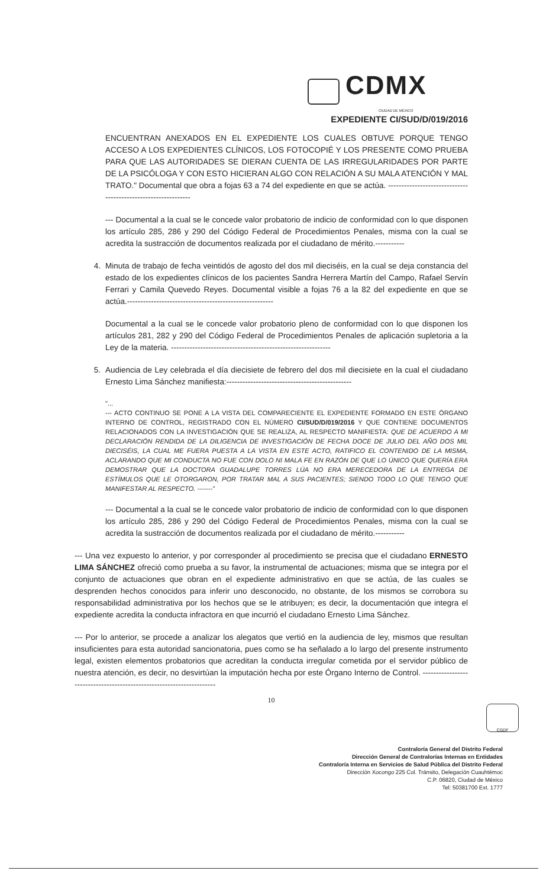CDMX
CIUDAD DE MÉXICO
EXPEDIENTE CI/SUD/D/019/2016
ENCUENTRAN ANEXADOS EN EL EXPEDIENTE LOS CUALES OBTUVE PORQUE TENGO ACCESO A LOS EXPEDIENTES CLÍNICOS, LOS FOTOCOPIÉ Y LOS PRESENTE COMO PRUEBA PARA QUE LAS AUTORIDADES SE DIERAN CUENTA DE LAS IRREGULARIDADES POR PARTE DE LA PSICÓLOGA Y CON ESTO HICIERAN ALGO CON RELACIÓN A SU MALA ATENCIÓN Y MAL TRATO." Documental que obra a fojas 63 a 74 del expediente en que se actúa. --------------------------------------------------------------
--- Documental a la cual se le concede valor probatorio de indicio de conformidad con lo que disponen los artículo 285, 286 y 290 del Código Federal de Procedimientos Penales, misma con la cual se acredita la sustracción de documentos realizada por el ciudadano de mérito.-----------
4. Minuta de trabajo de fecha veintidós de agosto del dos mil dieciséis, en la cual se deja constancia del estado de los expedientes clínicos de los pacientes Sandra Herrera Martín del Campo, Rafael Servín Ferrari y Camila Quevedo Reyes. Documental visible a fojas 76 a la 82 del expediente en que se actúa.-------------------------------------------------------
Documental a la cual se le concede valor probatorio pleno de conformidad con lo que disponen los artículos 281, 282 y 290 del Código Federal de Procedimientos Penales de aplicación supletoria a la Ley de la materia. ------------------------------------------------------------
5. Audiencia de Ley celebrada el día diecisiete de febrero del dos mil diecisiete en la cual el ciudadano Ernesto Lima Sánchez manifiesta:-----------------------------------------------
"...
--- ACTO CONTINUO SE PONE A LA VISTA DEL COMPARECIENTE EL EXPEDIENTE FORMADO EN ESTE ÓRGANO INTERNO DE CONTROL, REGISTRADO CON EL NÚMERO CI/SUD/D/019/2016 Y QUE CONTIENE DOCUMENTOS RELACIONADOS CON LA INVESTIGACIÓN QUE SE REALIZA, AL RESPECTO MANIFIESTA: QUE DE ACUERDO A MI DECLARACIÓN RENDIDA DE LA DILIGENCIA DE INVESTIGACIÓN DE FECHA DOCE DE JULIO DEL AÑO DOS MIL DIECISÉIS, LA CUAL ME FUERA PUESTA A LA VISTA EN ESTE ACTO, RATIFICO EL CONTENIDO DE LA MISMA, ACLARANDO QUE MI CONDUCTA NO FUE CON DOLO NI MALA FE EN RAZÓN DE QUE LO ÚNICO QUE QUERÍA ERA DEMOSTRAR QUE LA DOCTORA GUADALUPE TORRES LÚA NO ERA MERECEDORA DE LA ENTREGA DE ESTÍMULOS QUE LE OTORGARON, POR TRATAR MAL A SUS PACIENTES; SIENDO TODO LO QUE TENGO QUE MANIFESTAR AL RESPECTO. -------"
--- Documental a la cual se le concede valor probatorio de indicio de conformidad con lo que disponen los artículo 285, 286 y 290 del Código Federal de Procedimientos Penales, misma con la cual se acredita la sustracción de documentos realizada por el ciudadano de mérito.-----------
--- Una vez expuesto lo anterior, y por corresponder al procedimiento se precisa que el ciudadano ERNESTO LIMA SÁNCHEZ ofreció como prueba a su favor, la instrumental de actuaciones; misma que se integra por el conjunto de actuaciones que obran en el expediente administrativo en que se actúa, de las cuales se desprenden hechos conocidos para inferir uno desconocido, no obstante, de los mismos se corrobora su responsabilidad administrativa por los hechos que se le atribuyen; es decir, la documentación que integra el expediente acredita la conducta infractora en que incurrió el ciudadano Ernesto Lima Sánchez.
--- Por lo anterior, se procede a analizar los alegatos que vertió en la audiencia de ley, mismos que resultan insuficientes para esta autoridad sancionatoria, pues como se ha señalado a lo largo del presente instrumento legal, existen elementos probatorios que acreditan la conducta irregular cometida por el servidor público de nuestra atención, es decir, no desvirtúan la imputación hecha por este Órgano Interno de Control. ----------------------------------------------------------------------
10
CGDF
Contraloría General del Distrito Federal
Dirección General de Contralorías Internas en Entidades
Contraloría Interna en Servicios de Salud Pública del Distrito Federal
Dirección Xocongo 225 Col. Tránsito, Delegación Cuauhtémoc
C.P. 06820, Ciudad de México
Tel: 50381700 Ext. 1777